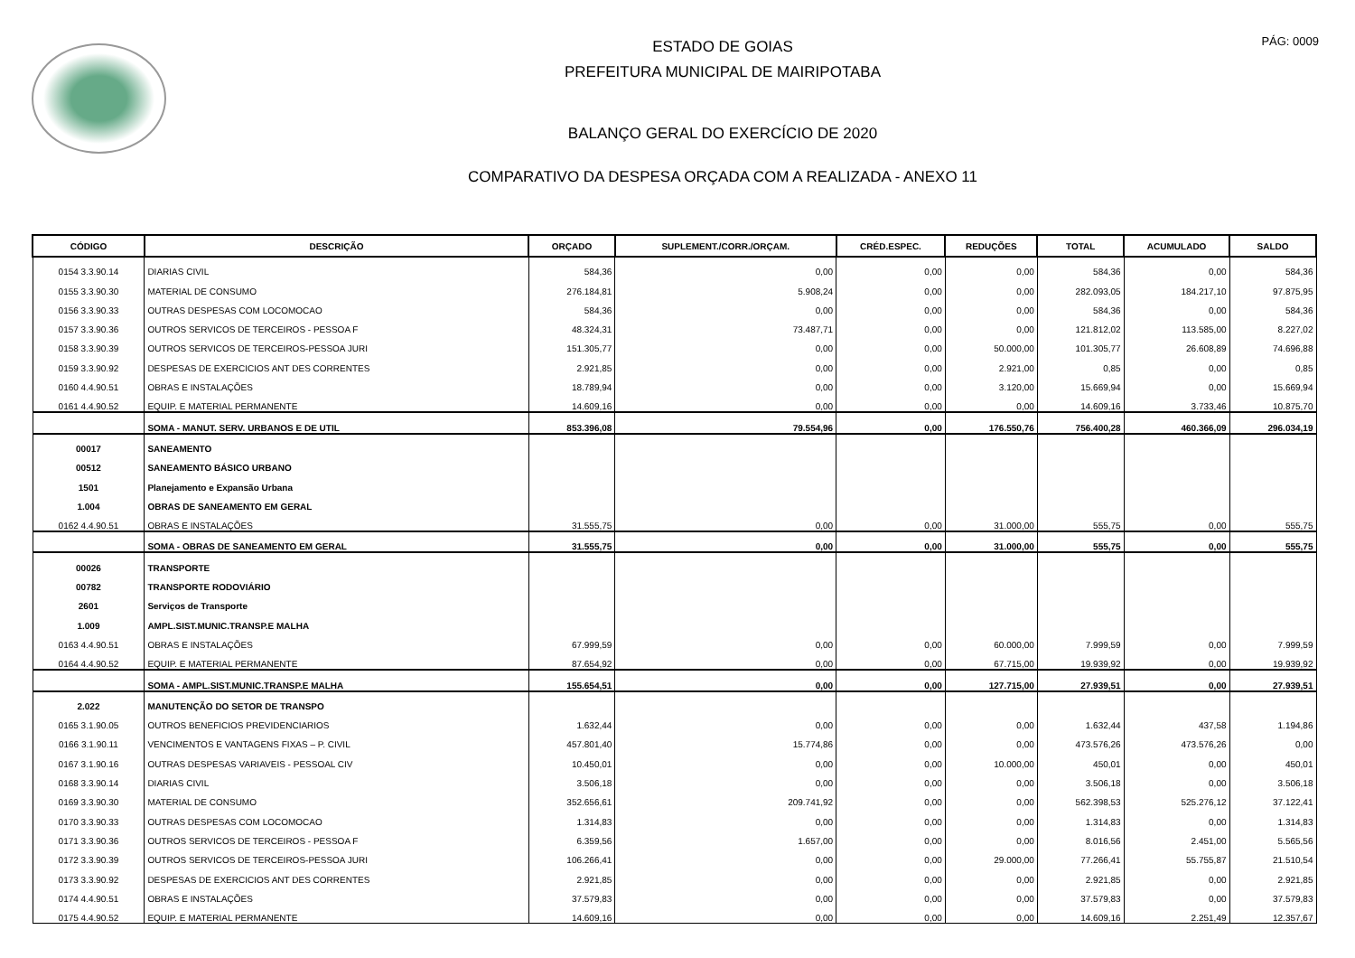PÁG: 0009
ESTADO DE GOIAS
PREFEITURA MUNICIPAL DE MAIRIPOTABA
BALANÇO GERAL DO EXERCÍCIO DE 2020
COMPARATIVO DA DESPESA ORÇADA COM A REALIZADA - ANEXO 11
| CÓDIGO | DESCRIÇÃO | ORÇADO | SUPLEMENT./CORR./ORÇAM. | CRÉD.ESPEC. | REDUÇÕES | TOTAL | ACUMULADO | SALDO |
| --- | --- | --- | --- | --- | --- | --- | --- | --- |
| 0154 3.3.90.14 | DIARIAS CIVIL | 584,36 | 0,00 | 0,00 | 0,00 | 584,36 | 0,00 | 584,36 |
| 0155 3.3.90.30 | MATERIAL DE CONSUMO | 276.184,81 | 5.908,24 | 0,00 | 0,00 | 282.093,05 | 184.217,10 | 97.875,95 |
| 0156 3.3.90.33 | OUTRAS DESPESAS COM LOCOMOCAO | 584,36 | 0,00 | 0,00 | 0,00 | 584,36 | 0,00 | 584,36 |
| 0157 3.3.90.36 | OUTROS SERVICOS DE TERCEIROS - PESSOA F | 48.324,31 | 73.487,71 | 0,00 | 0,00 | 121.812,02 | 113.585,00 | 8.227,02 |
| 0158 3.3.90.39 | OUTROS SERVICOS DE TERCEIROS-PESSOA JURI | 151.305,77 | 0,00 | 0,00 | 50.000,00 | 101.305,77 | 26.608,89 | 74.696,88 |
| 0159 3.3.90.92 | DESPESAS DE EXERCICIOS ANT DES CORRENTES | 2.921,85 | 0,00 | 0,00 | 2.921,00 | 0,85 | 0,00 | 0,85 |
| 0160 4.4.90.51 | OBRAS E INSTALAÇÕES | 18.789,94 | 0,00 | 0,00 | 3.120,00 | 15.669,94 | 0,00 | 15.669,94 |
| 0161 4.4.90.52 | EQUIP. E MATERIAL PERMANENTE | 14.609,16 | 0,00 | 0,00 | 0,00 | 14.609,16 | 3.733,46 | 10.875,70 |
| | SOMA - MANUT. SERV. URBANOS E DE UTIL | 853.396,08 | 79.554,96 | 0,00 | 176.550,76 | 756.400,28 | 460.366,09 | 296.034,19 |
| 00017 | SANEAMENTO | | | | | | | |
| 00512 | SANEAMENTO BÁSICO URBANO | | | | | | | |
| 1501 | Planejamento e Expansão Urbana | | | | | | | |
| 1.004 | OBRAS DE SANEAMENTO EM GERAL | | | | | | | |
| 0162 4.4.90.51 | OBRAS E INSTALAÇÕES | 31.555,75 | 0,00 | 0,00 | 31.000,00 | 555,75 | 0,00 | 555,75 |
| | SOMA - OBRAS DE SANEAMENTO EM GERAL | 31.555,75 | 0,00 | 0,00 | 31.000,00 | 555,75 | 0,00 | 555,75 |
| 00026 | TRANSPORTE | | | | | | | |
| 00782 | TRANSPORTE RODOVIÁRIO | | | | | | | |
| 2601 | Serviços de Transporte | | | | | | | |
| 1.009 | AMPL.SIST.MUNIC.TRANSP.E MALHA | | | | | | | |
| 0163 4.4.90.51 | OBRAS E INSTALAÇÕES | 67.999,59 | 0,00 | 0,00 | 60.000,00 | 7.999,59 | 0,00 | 7.999,59 |
| 0164 4.4.90.52 | EQUIP. E MATERIAL PERMANENTE | 87.654,92 | 0,00 | 0,00 | 67.715,00 | 19.939,92 | 0,00 | 19.939,92 |
| | SOMA - AMPL.SIST.MUNIC.TRANSP.E MALHA | 155.654,51 | 0,00 | 0,00 | 127.715,00 | 27.939,51 | 0,00 | 27.939,51 |
| 2.022 | MANUTENÇÃO DO SETOR DE TRANSPO | | | | | | | |
| 0165 3.1.90.05 | OUTROS BENEFICIOS PREVIDENCIARIOS | 1.632,44 | 0,00 | 0,00 | 0,00 | 1.632,44 | 437,58 | 1.194,86 |
| 0166 3.1.90.11 | VENCIMENTOS E VANTAGENS FIXAS – P. CIVIL | 457.801,40 | 15.774,86 | 0,00 | 0,00 | 473.576,26 | 473.576,26 | 0,00 |
| 0167 3.1.90.16 | OUTRAS DESPESAS VARIAVEIS - PESSOAL CIV | 10.450,01 | 0,00 | 0,00 | 10.000,00 | 450,01 | 0,00 | 450,01 |
| 0168 3.3.90.14 | DIARIAS CIVIL | 3.506,18 | 0,00 | 0,00 | 0,00 | 3.506,18 | 0,00 | 3.506,18 |
| 0169 3.3.90.30 | MATERIAL DE CONSUMO | 352.656,61 | 209.741,92 | 0,00 | 0,00 | 562.398,53 | 525.276,12 | 37.122,41 |
| 0170 3.3.90.33 | OUTRAS DESPESAS COM LOCOMOCAO | 1.314,83 | 0,00 | 0,00 | 0,00 | 1.314,83 | 0,00 | 1.314,83 |
| 0171 3.3.90.36 | OUTROS SERVICOS DE TERCEIROS - PESSOA F | 6.359,56 | 1.657,00 | 0,00 | 0,00 | 8.016,56 | 2.451,00 | 5.565,56 |
| 0172 3.3.90.39 | OUTROS SERVICOS DE TERCEIROS-PESSOA JURI | 106.266,41 | 0,00 | 0,00 | 29.000,00 | 77.266,41 | 55.755,87 | 21.510,54 |
| 0173 3.3.90.92 | DESPESAS DE EXERCICIOS ANT DES CORRENTES | 2.921,85 | 0,00 | 0,00 | 0,00 | 2.921,85 | 0,00 | 2.921,85 |
| 0174 4.4.90.51 | OBRAS E INSTALAÇÕES | 37.579,83 | 0,00 | 0,00 | 0,00 | 37.579,83 | 0,00 | 37.579,83 |
| 0175 4.4.90.52 | EQUIP. E MATERIAL PERMANENTE | 14.609,16 | 0,00 | 0,00 | 0,00 | 14.609,16 | 2.251,49 | 12.357,67 |